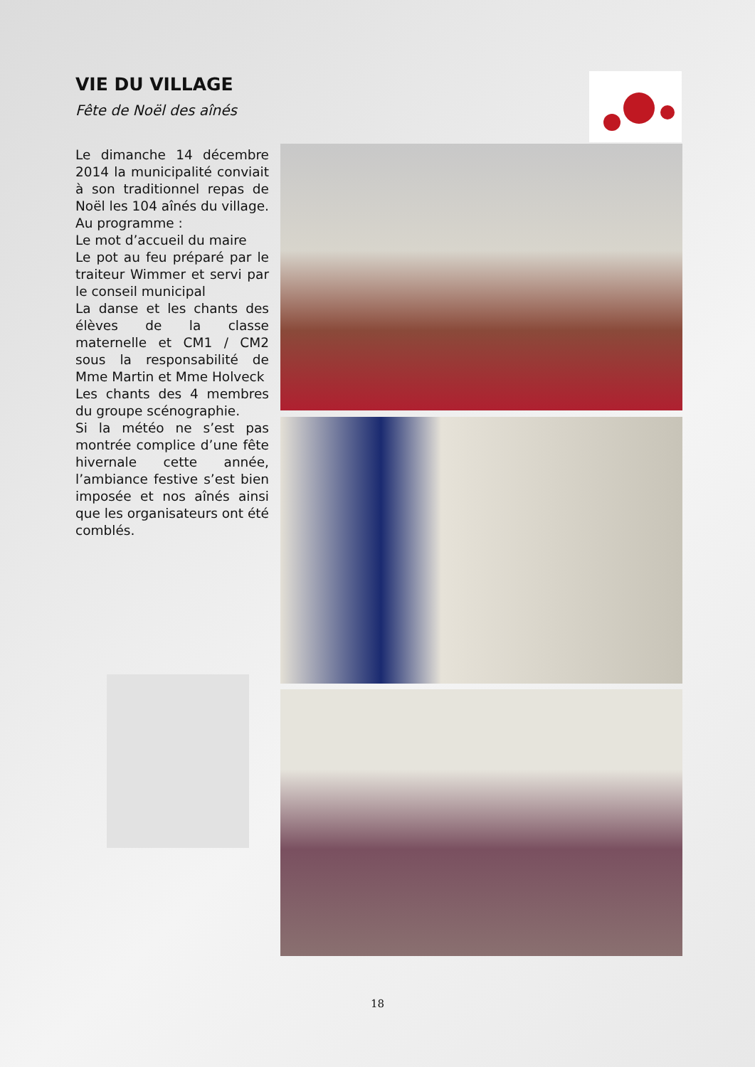VIE DU VILLAGE
Fête de Noël des aînés
Le dimanche 14 décembre 2014 la municipalité conviait à son traditionnel repas de Noël les 104 aînés du village.
Au programme :
Le mot d’accueil du maire
Le pot au feu préparé par le traiteur Wimmer et servi par le conseil municipal
La danse et les chants des élèves de la classe maternelle et CM1 / CM2 sous la responsabilité de Mme Martin et Mme Holveck
Les chants des 4 membres du groupe scénographie.
Si la météo ne s’est pas montrée complice d’une fête hivernale cette année, l’ambiance festive s’est bien imposée et nos aînés ainsi que les organisateurs ont été comblés.
18